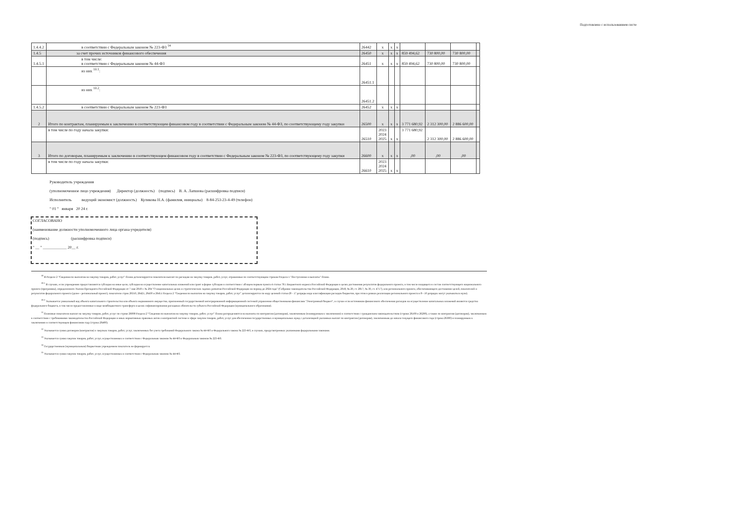Подготовлено с использованием систе
| 1.4.4.2 | в соответствии с Федеральным законом № 223-ФЗ <sup>14</sup> | 26442 | x | x | x | | | | |
| 1.4.5 | за счет прочих источников финансового обеспечения | 26450 | x | x | x | 859 494,62 | 730 800,00 | 730 800,00 | |
| 1.4.5.1 | в том числе: в соответствии с Федеральным законом № 44-ФЗ | 26451 | x | x | x | 859 494,62 | 730 800,00 | 730 800,00 | |
| | из них <sup>10.1</sup>: | 26451.1 | | | | | | | |
| | из них <sup>10.2</sup>: | 26451.2 | | | | | | | |
| 1.4.5.2 | в соответствии с Федеральным законом № 223-ФЗ | 26452 | x | x | x | | | | |
| 2 | Итого по контрактам, планируемым к заключению в соответствующем финансовом году в соответствии с Федеральным законом № 44-ФЗ, по соответствующему году закупки | 26500 | x | x | x | 3 771 680,92 | 2 312 300,00 | 2 886 600,00 | |
| | в том числе по году начала закупки: | 26510 | 2023 2024 2025 | x | x | 3 771 680,92 | 2 312 300,00 | 2 886 600,00 | |
| 3 | Итого по договорам, планируемым к заключению в соответствующем финансовом году в соответствии с Федеральным законом № 223-ФЗ, по соответствующему году закупки | 26600 | x | x | x | ,00 | ,00 | ,00 | |
| | в том числе по году начала закупки: | 26610 | 2023 2024 2025 | x | x | | | | |
Руководитель учреждения
(уполномоченное лицо учреждения) Директор (должность) (подпись) В. А. Лапшова (расшифровка подписи)
Исполнитель ведущий экономист (должность) Куликова Н.А. (фамилия, инициалы) 8-84-253-23-4-49 (телефон)
" 01 " января 20 24 г.
СОГЛАСОВАНО
(наименование должности уполномоченного лица органа-учредителя)
(подпись) (расшифровка подписи)
" __ " ____________ 20__ г.
<sup>10</sup> В Разделе 2 "Сведения по выплатам на закупку товаров, работ, услуг" Плана детализируются показатели выплат по расходам на закупку товаров, работ, услуг, отраженные по соответствующим строкам Раздела 1 "Поступления и выплаты" Плана.
<sup>10.1</sup> В случаях, если учреждению предоставляются субсидия на иные цели, субсидия на осуществление капитальных вложений или грант в форме субсидии в соответствии с абзацем первым пункта 4 статьи 78.1 Бюджетного кодекса Российской Федерации в целях достижения результатов федерального проекта, в том числе входящего в состав соответствующего национального проекта (программы), определенного Указом Президента Российской Федерации от 7 мая 2018 г. № 204 "О национальных целях и стратегических задачах развития Российской Федерации на период до 2024 года" (Собрание законодательства Российской Федерации, 2018, № 20, ст. 2817; № 30, ст. 4717), или регионального проекта, обеспечивающего достижение целей, показателей и результатов федерального проекта (далее - региональный проект), показатели строк 26310, 26421, 26430 и 26451 Раздела 2 "Сведения по выплатам на закупку товаров, работ, услуг" детализируются по коду целевой статьи (8 - 17 разряды кода классификации расходов бюджетов, при этом в рамках реализации регионального проекта в 8 - 10 разрядах могут указываться нули).
<sup>10.2</sup> Указывается уникальный код объекта капитального строительства или объекта недвижимого имущества, присвоенный государственной интегрированной информационной системой управления общественными финансами "Электронный бюджет", в случае если источником финансового обеспечения расходов на осуществление капитальных вложений являются средства федерального бюджета, в том числе предоставленные в виде межбюджетного трансферта в целях софинансирования расходных обязательств субъекта Российской Федерации (муниципального образования).
<sup>11</sup> Плановые показатели выплат на закупку товаров, работ, услуг по строке 26000 Раздела 2 "Сведения по выплатам на закупку товаров, работ, услуг" Плана распределяются на выплаты по контрактам (договорам), заключенным (планируемым к заключению) в соответствии с гражданским законодательством (строки 26100 и 26200), а также по контрактам (договорам), заключаемым в соответствии с требованиями законодательства Российской Федерации и иных нормативных правовых актов о контрактной системе в сфере закупок товаров, работ, услуг для обеспечения государственных и муниципальных нужд с детализацией указанных выплат по контрактам (договорам), заключенным до начала текущего финансового года (строка 26300) и планируемым к заключению в соответствующем финансовом году (строка 26400).
<sup>12</sup> Указывается сумма договоров (контрактов) о закупках товаров, работ, услуг, заключенных без учета требований Федерального закона № 44-ФЗ и Федерального закона № 223-ФЗ, в случаях, предусмотренных указанными федеральными законами.
<sup>13</sup> Указывается сумма закупок товаров, работ, услуг, осуществляемых в соответствии с Федеральным законом № 44-ФЗ и Федеральным законом № 223-ФЗ.
<sup>14</sup> Государственным (муниципальным) бюджетным учреждением показатель не формируется.
<sup>15</sup> Указывается сумма закупок товаров, работ, услуг, осуществляемых в соответствии с Федеральным законом № 44-ФЗ.